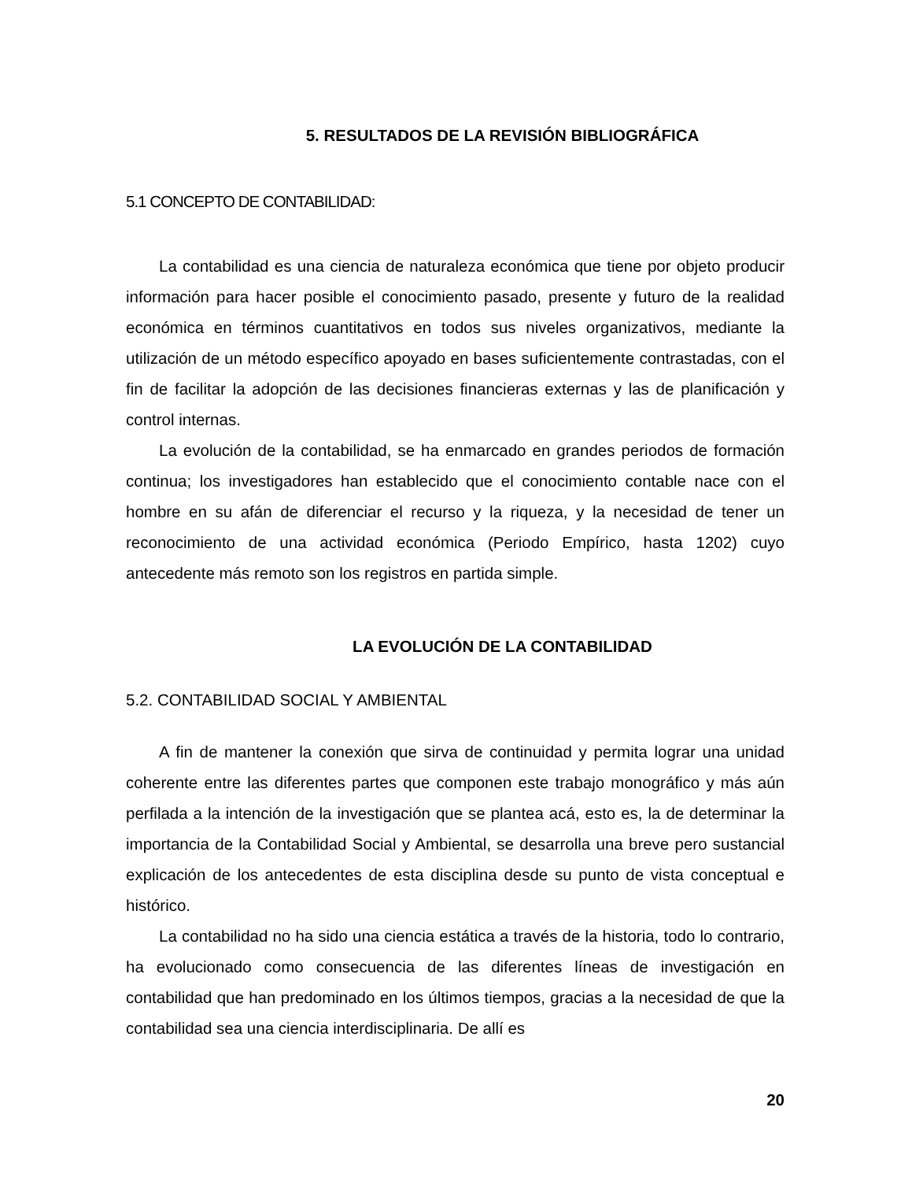5. RESULTADOS DE LA REVISIÓN BIBLIOGRÁFICA
5.1 CONCEPTO DE CONTABILIDAD:
La contabilidad es una ciencia de naturaleza económica que tiene por objeto producir información para hacer posible el conocimiento pasado, presente y futuro de la realidad económica en términos cuantitativos en todos sus niveles organizativos, mediante la utilización de un método específico apoyado en bases suficientemente contrastadas, con el fin de facilitar la adopción de las decisiones financieras externas y las de planificación y control internas.
La evolución de la contabilidad, se ha enmarcado en grandes periodos de formación continua; los investigadores han establecido que el conocimiento contable nace con el hombre en su afán de diferenciar el recurso y la riqueza, y la necesidad de tener un reconocimiento de una actividad económica (Periodo Empírico, hasta 1202) cuyo antecedente más remoto son los registros en partida simple.
LA EVOLUCIÓN DE LA CONTABILIDAD
5.2. CONTABILIDAD SOCIAL Y AMBIENTAL
A fin de mantener la conexión que sirva de continuidad y permita lograr una unidad coherente entre las diferentes partes que componen este trabajo monográfico y más aún perfilada a la intención de la investigación que se plantea acá, esto es, la de determinar la importancia de la Contabilidad Social y Ambiental, se desarrolla una breve pero sustancial explicación de los antecedentes de esta disciplina desde su punto de vista conceptual e histórico.
La contabilidad no ha sido una ciencia estática a través de la historia, todo lo contrario, ha evolucionado como consecuencia de las diferentes líneas de investigación en contabilidad que han predominado en los últimos tiempos, gracias a la necesidad de que la contabilidad sea una ciencia interdisciplinaria. De allí es
20